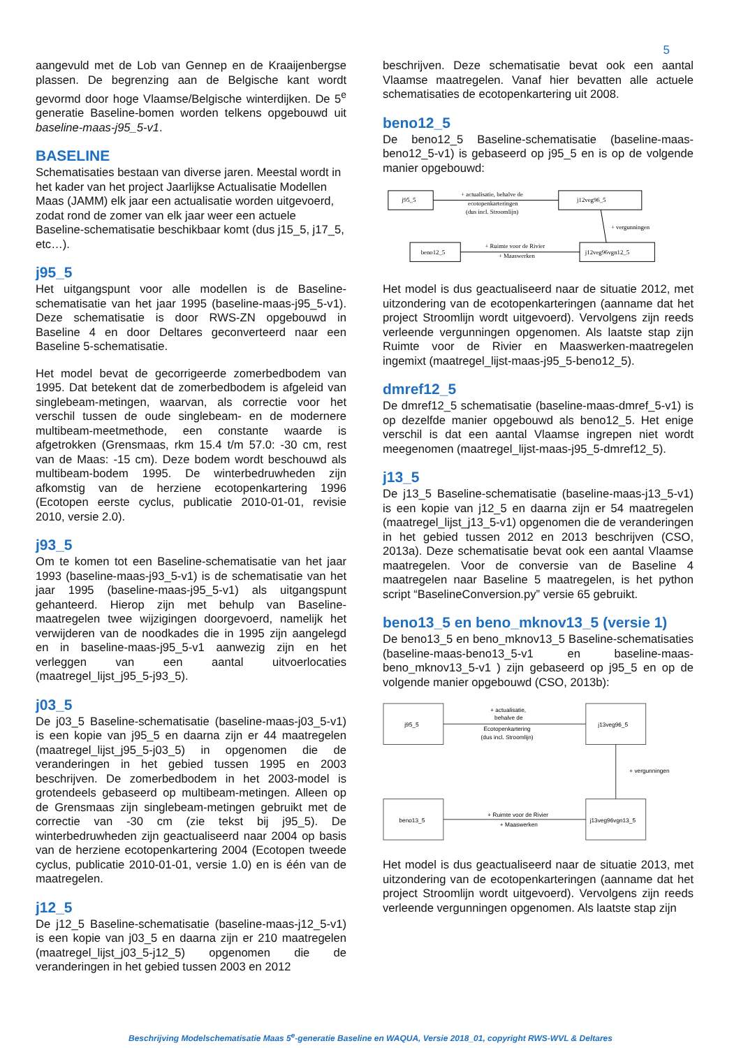5
aangevuld met de Lob van Gennep en de Kraaijenbergse plassen. De begrenzing aan de Belgische kant wordt gevormd door hoge Vlaamse/Belgische winterdijken. De 5<sup>e</sup> generatie Baseline-bomen worden telkens opgebouwd uit baseline-maas-j95_5-v1.
BASELINE
Schematisaties bestaan van diverse jaren. Meestal wordt in het kader van het project Jaarlijkse Actualisatie Modellen Maas (JAMM) elk jaar een actualisatie worden uitgevoerd, zodat rond de zomer van elk jaar weer een actuele Baseline-schematisatie beschikbaar komt (dus j15_5, j17_5, etc…).
j95_5
Het uitgangspunt voor alle modellen is de Baseline-schematisatie van het jaar 1995 (baseline-maas-j95_5-v1). Deze schematisatie is door RWS-ZN opgebouwd in Baseline 4 en door Deltares geconverteerd naar een Baseline 5-schematisatie.
Het model bevat de gecorrigeerde zomerbedbodem van 1995. Dat betekent dat de zomerbedbodem is afgeleid van singlebeam-metingen, waarvan, als correctie voor het verschil tussen de oude singlebeam- en de modernere multibeam-meetmethode, een constante waarde is afgetrokken (Grensmaas, rkm 15.4 t/m 57.0: -30 cm, rest van de Maas: -15 cm). Deze bodem wordt beschouwd als multibeam-bodem 1995. De winterbedruwheden zijn afkomstig van de herziene ecotopenkartering 1996 (Ecotopen eerste cyclus, publicatie 2010-01-01, revisie 2010, versie 2.0).
j93_5
Om te komen tot een Baseline-schematisatie van het jaar 1993 (baseline-maas-j93_5-v1) is de schematisatie van het jaar 1995 (baseline-maas-j95_5-v1) als uitgangspunt gehanteerd. Hierop zijn met behulp van Baseline-maatregelen twee wijzigingen doorgevoerd, namelijk het verwijderen van de noodkades die in 1995 zijn aangelegd en in baseline-maas-j95_5-v1 aanwezig zijn en het verleggen van een aantal uitvoerlocaties (maatregel_lijst_j95_5-j93_5).
j03_5
De j03_5 Baseline-schematisatie (baseline-maas-j03_5-v1) is een kopie van j95_5 en daarna zijn er 44 maatregelen (maatregel_lijst_j95_5-j03_5) in opgenomen die de veranderingen in het gebied tussen 1995 en 2003 beschrijven. De zomerbedbodem in het 2003-model is grotendeels gebaseerd op multibeam-metingen. Alleen op de Grensmaas zijn singlebeam-metingen gebruikt met de correctie van -30 cm (zie tekst bij j95_5). De winterbedruwheden zijn geactualiseerd naar 2004 op basis van de herziene ecotopenkartering 2004 (Ecotopen tweede cyclus, publicatie 2010-01-01, versie 1.0) en is één van de maatregelen.
j12_5
De j12_5 Baseline-schematisatie (baseline-maas-j12_5-v1) is een kopie van j03_5 en daarna zijn er 210 maatregelen (maatregel_lijst_j03_5-j12_5) opgenomen die de veranderingen in het gebied tussen 2003 en 2012
beschrijven. Deze schematisatie bevat ook een aantal Vlaamse maatregelen. Vanaf hier bevatten alle actuele schematisaties de ecotopenkartering uit 2008.
beno12_5
De beno12_5 Baseline-schematisatie (baseline-maas-beno12_5-v1) is gebaseerd op j95_5 en is op de volgende manier opgebouwd:
j95_5
j12veg96_5
beno12_5
j12veg96vgn12_5
+ actualisatie, behalve de
ecotopenkarteringen
(dus incl. Stroomlijn)
+ vergunningen
+ Ruimte voor de Rivier
+ Maaswerken
Het model is dus geactualiseerd naar de situatie 2012, met uitzondering van de ecotopenkarteringen (aanname dat het project Stroomlijn wordt uitgevoerd). Vervolgens zijn reeds verleende vergunningen opgenomen. Als laatste stap zijn Ruimte voor de Rivier en Maaswerken-maatregelen ingemixt (maatregel_lijst-maas-j95_5-beno12_5).
dmref12_5
De dmref12_5 schematisatie (baseline-maas-dmref_5-v1) is op dezelfde manier opgebouwd als beno12_5. Het enige verschil is dat een aantal Vlaamse ingrepen niet wordt meegenomen (maatregel_lijst-maas-j95_5-dmref12_5).
j13_5
De j13_5 Baseline-schematisatie (baseline-maas-j13_5-v1) is een kopie van j12_5 en daarna zijn er 54 maatregelen (maatregel_lijst_j13_5-v1) opgenomen die de veranderingen in het gebied tussen 2012 en 2013 beschrijven (CSO, 2013a). Deze schematisatie bevat ook een aantal Vlaamse maatregelen. Voor de conversie van de Baseline 4 maatregelen naar Baseline 5 maatregelen, is het python script “BaselineConversion.py” versie 65 gebruikt.
beno13_5 en beno_mknov13_5 (versie 1)
De beno13_5 en beno_mknov13_5 Baseline-schematisaties (baseline-maas-beno13_5-v1 en baseline-maas-beno_mknov13_5-v1 ) zijn gebaseerd op j95_5 en op de volgende manier opgebouwd (CSO, 2013b):
j95_5
j13veg96_5
beno13_5
j13veg96vgn13_5
+ actualisatie,
behalve de
Ecotopenkartering
(dus incl. Stroomlijn)
+ vergunningen
+ Ruimte voor de Rivier
+ Maaswerken
Het model is dus geactualiseerd naar de situatie 2013, met uitzondering van de ecotopenkarteringen (aanname dat het project Stroomlijn wordt uitgevoerd). Vervolgens zijn reeds verleende vergunningen opgenomen. Als laatste stap zijn
Beschrijving Modelschematisatie Maas 5<sup>e</sup>-generatie Baseline en WAQUA, Versie 2018_01, copyright RWS-WVL & Deltares